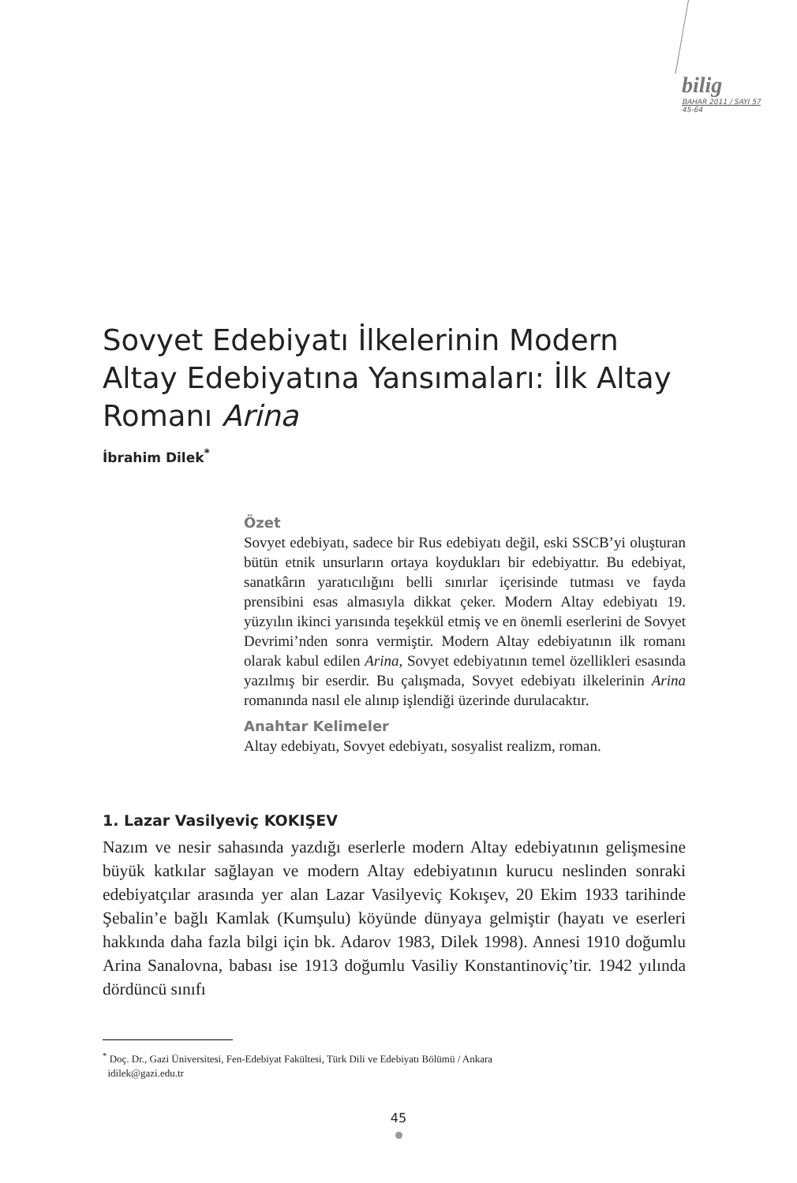bilig
BAHAR 2011 / SAYI 57
45-64
Sovyet Edebiyatı İlkelerinin Modern Altay Edebiyatına Yansımaları: İlk Altay Romanı Arina
İbrahim Dilek<sup>*</sup>
Özet
Sovyet edebiyatı, sadece bir Rus edebiyatı değil, eski SSCB’yi oluşturan bütün etnik unsurların ortaya koydukları bir edebiyattır. Bu edebiyat, sanatkârın yaratıcılığını belli sınırlar içerisinde tutması ve fayda prensibini esas almasıyla dikkat çeker. Modern Altay edebiyatı 19. yüzyılın ikinci yarısında teşekkül etmiş ve en önemli eserlerini de Sovyet Devrimi’nden sonra vermiştir. Modern Altay edebiyatının ilk romanı olarak kabul edilen Arina, Sovyet edebiyatının temel özellikleri esasında yazılmış bir eserdir. Bu çalışmada, Sovyet edebiyatı ilkelerinin Arina romanında nasıl ele alınıp işlendiği üzerinde durulacaktır.
Anahtar Kelimeler
Altay edebiyatı, Sovyet edebiyatı, sosyalist realizm, roman.
1. Lazar Vasilyeviç KOKIŞEV
Nazım ve nesir sahasında yazdığı eserlerle modern Altay edebiyatının gelişmesine büyük katkılar sağlayan ve modern Altay edebiyatının kurucu neslinden sonraki edebiyatçılar arasında yer alan Lazar Vasilyeviç Kokışev, 20 Ekim 1933 tarihinde Şebalin’e bağlı Kamlak (Kumşulu) köyünde dünyaya gelmiştir (hayatı ve eserleri hakkında daha fazla bilgi için bk. Adarov 1983, Dilek 1998). Annesi 1910 doğumlu Arina Sanalovna, babası ise 1913 doğumlu Vasiliy Konstantinoviç’tir. 1942 yılında dördüncü sınıfı
<sup>*</sup> Doç. Dr., Gazi Üniversitesi, Fen-Edebiyat Fakültesi, Türk Dili ve Edebiyatı Bölümü / Ankara
idilek@gazi.edu.tr
45